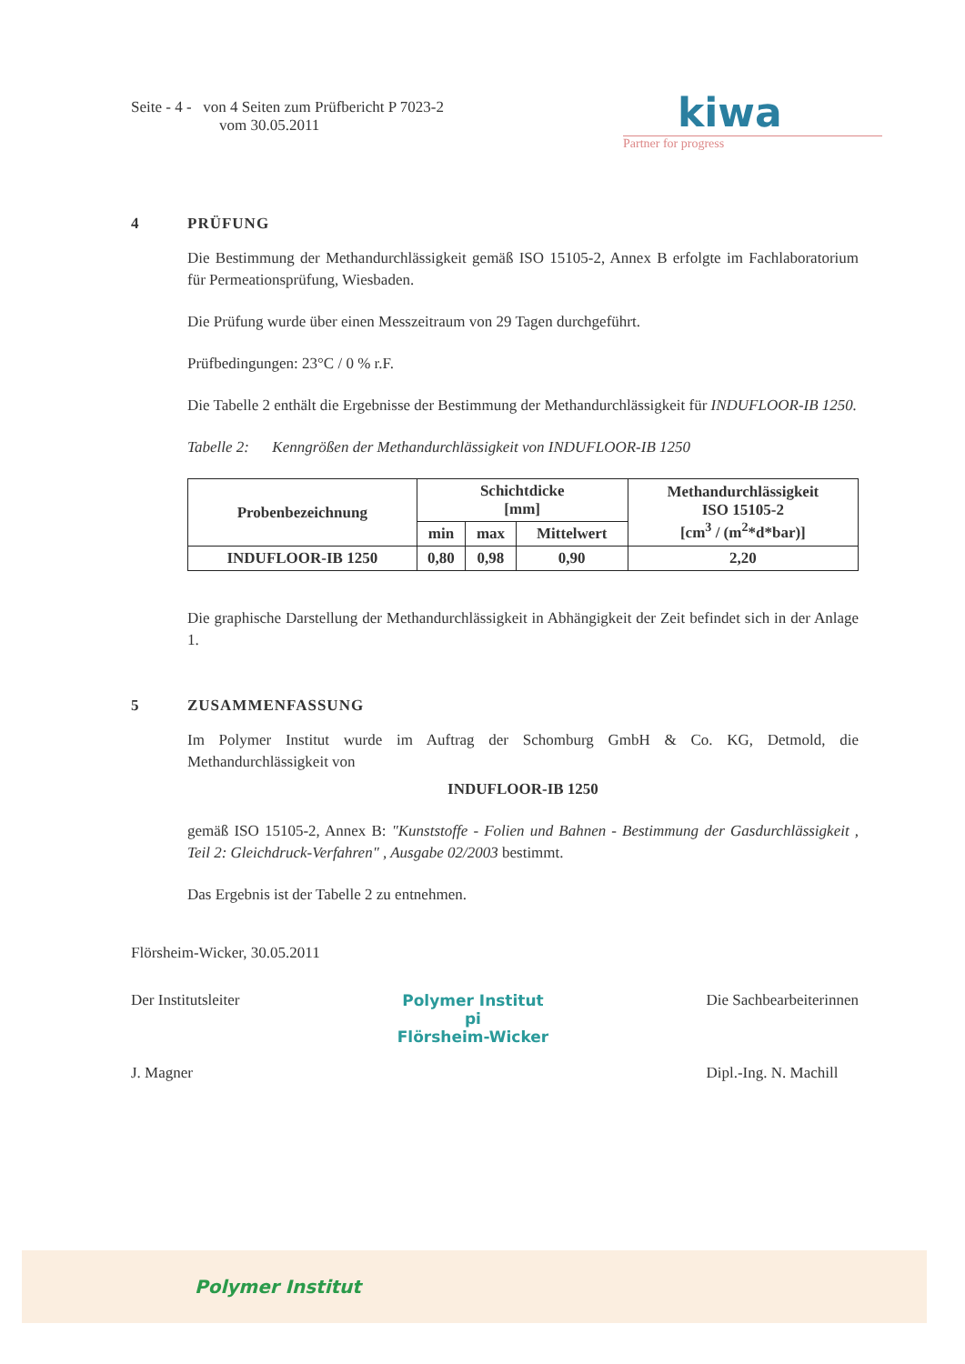Seite - 4 - von 4 Seiten zum Prüfbericht P 7023-2
vom 30.05.2011
kiwa
Partner for progress
4 PRÜFUNG
Die Bestimmung der Methandurchlässigkeit gemäß ISO 15105-2, Annex B erfolgte im Fachlaboratorium für Permeationsprüfung, Wiesbaden.
Die Prüfung wurde über einen Messzeitraum von 29 Tagen durchgeführt.
Prüfbedingungen: 23°C / 0 % r.F.
Die Tabelle 2 enthält die Ergebnisse der Bestimmung der Methandurchlässigkeit für INDUFLOOR-IB 1250.
Tabelle 2: Kenngrößen der Methandurchlässigkeit von INDUFLOOR-IB 1250
| Probenbezeichnung | Schichtdicke [mm] | | | Methandurchlässigkeit ISO 15105-2 [cm<sup>3</sup> / (m<sup>2</sup>*d*bar)] |
| --- | --- | --- | --- | --- |
| | min | max | Mittelwert | |
| INDUFLOOR-IB 1250 | 0,80 | 0,98 | 0,90 | 2,20 |
Die graphische Darstellung der Methandurchlässigkeit in Abhängigkeit der Zeit befindet sich in der Anlage 1.
5 ZUSAMMENFASSUNG
Im Polymer Institut wurde im Auftrag der Schomburg GmbH & Co. KG, Detmold, die Methandurchlässigkeit von
INDUFLOOR-IB 1250
gemäß ISO 15105-2, Annex B: "Kunststoffe - Folien und Bahnen - Bestimmung der Gasdurchlässigkeit , Teil 2: Gleichdruck-Verfahren" , Ausgabe 02/2003 bestimmt.
Das Ergebnis ist der Tabelle 2 zu entnehmen.
Flörsheim-Wicker, 30.05.2011
Der Institutsleiter
J. Magner
Polymer Institut
pi
Flörsheim-Wicker
Die Sachbearbeiterinnen
Dipl.-Ing. N. Machill
Polymer Institut